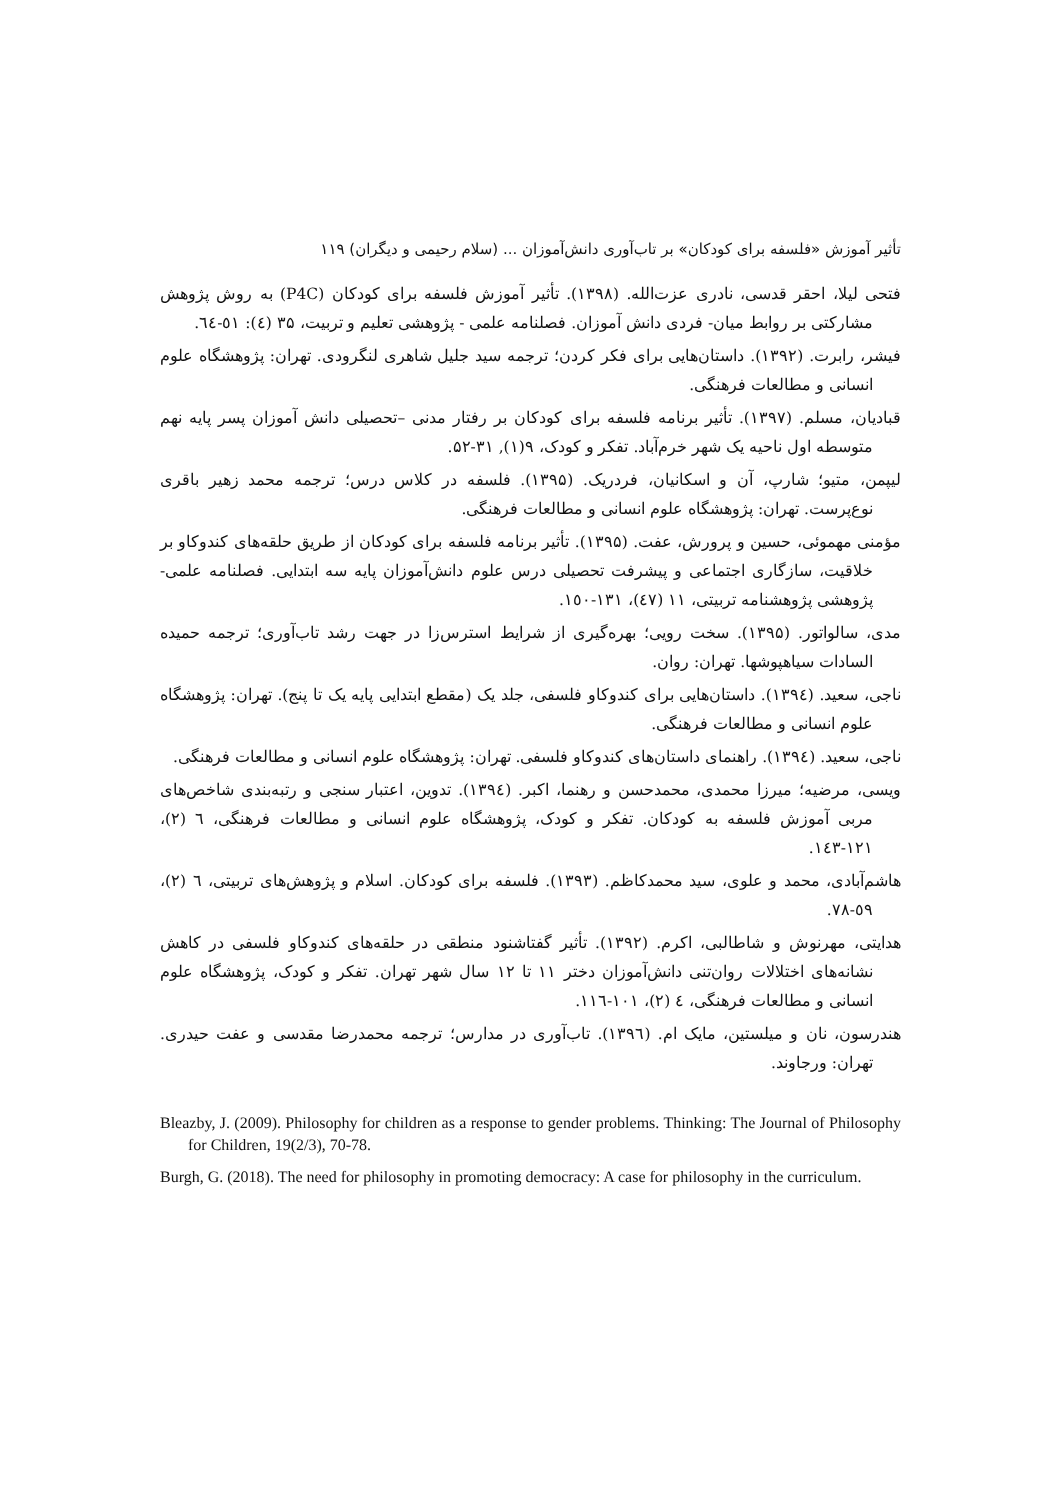تأثیر آموزش «فلسفه برای کودکان» بر تاب‌آوری دانش‌آموزان ... (سلام رحیمی و دیگران) ۱۱۹
فتحی لیلا، احقر قدسی، نادری عزت‌الله. (۱۳۹۸). تأثیر آموزش فلسفه برای کودکان (P4C) به روش پژوهش مشارکتی بر روابط میان- فردی دانش آموزان. فصلنامه علمی - پژوهشی تعلیم و تربیت، ۳۵ (٤): ٥١-٦٤.
فیشر، رابرت. (۱۳۹۲). داستان‌هایی برای فکر کردن؛ ترجمه سید جلیل شاهری لنگرودی. تهران: پژوهشگاه علوم انسانی و مطالعات فرهنگی.
قبادیان، مسلم. (۱۳۹۷). تأثیر برنامه فلسفه برای کودکان بر رفتار مدنی –تحصیلی دانش آموزان پسر پایه نهم متوسطه اول ناحیه یک شهر خرم‌آباد. تفکر و کودک، ۹(۱), ۳۱-۵۲.
لیپمن، متیو؛ شارپ، آن و اسکانیان، فردریک. (۱۳۹۵). فلسفه در کلاس درس؛ ترجمه محمد زهیر باقری نوع‌پرست. تهران: پژوهشگاه علوم انسانی و مطالعات فرهنگی.
مؤمنی مهموئی، حسین و پرورش، عفت. (۱۳۹۵). تأثیر برنامه فلسفه برای کودکان از طریق حلقه‌های کندوکاو بر خلاقیت، سازگاری اجتماعی و پیشرفت تحصیلی درس علوم دانش‌آموزان پایه سه ابتدایی. فصلنامه علمی- پژوهشی پژوهشنامه تربیتی، ۱۱ (٤٧)، ۱۳۱-۱٥۰.
مدی، سالواتور. (۱۳۹۵). سخت رویی؛ بهره‌گیری از شرایط استرس‌زا در جهت رشد تاب‌آوری؛ ترجمه حمیده السادات سیاهپوشها. تهران: روان.
ناجی، سعید. (۱۳۹٤). داستان‌هایی برای کندوکاو فلسفی، جلد یک (مقطع ابتدایی پایه یک تا پنج). تهران: پژوهشگاه علوم انسانی و مطالعات فرهنگی.
ناجی، سعید. (۱۳۹٤). راهنمای داستان‌های کندوکاو فلسفی. تهران: پژوهشگاه علوم انسانی و مطالعات فرهنگی.
ویسی، مرضیه؛ میرزا محمدی، محمدحسن و رهنما، اکبر. (۱۳۹٤). تدوین، اعتبار سنجی و رتبه‌بندی شاخص‌های مربی آموزش فلسفه به کودکان. تفکر و کودک، پژوهشگاه علوم انسانی و مطالعات فرهنگی، ٦ (۲)، ۱۲۱-۱٤۳.
هاشم‌آبادی، محمد و علوی، سید محمدکاظم. (۱۳۹۳). فلسفه برای کودکان. اسلام و پژوهش‌های تربیتی، ٦ (۲)، ٥۹-٧۸.
هدایتی، مهرنوش و شاطالبی، اکرم. (۱۳۹۲). تأثیر گفتاشنود منطقی در حلقه‌های کندوکاو فلسفی در کاهش نشانه‌های اختلالات روان‌تنی دانش‌آموزان دختر ۱۱ تا ۱۲ سال شهر تهران. تفکر و کودک، پژوهشگاه علوم انسانی و مطالعات فرهنگی، ٤ (۲)، ۱۰۱-۱۱٦.
هندرسون، نان و میلستین، مایک ام. (۱۳۹٦). تاب‌آوری در مدارس؛ ترجمه محمدرضا مقدسی و عفت حیدری. تهران: ورجاوند.
Bleazby, J. (2009). Philosophy for children as a response to gender problems. Thinking: The Journal of Philosophy for Children, 19(2/3), 70-78.
Burgh, G. (2018). The need for philosophy in promoting democracy: A case for philosophy in the curriculum.